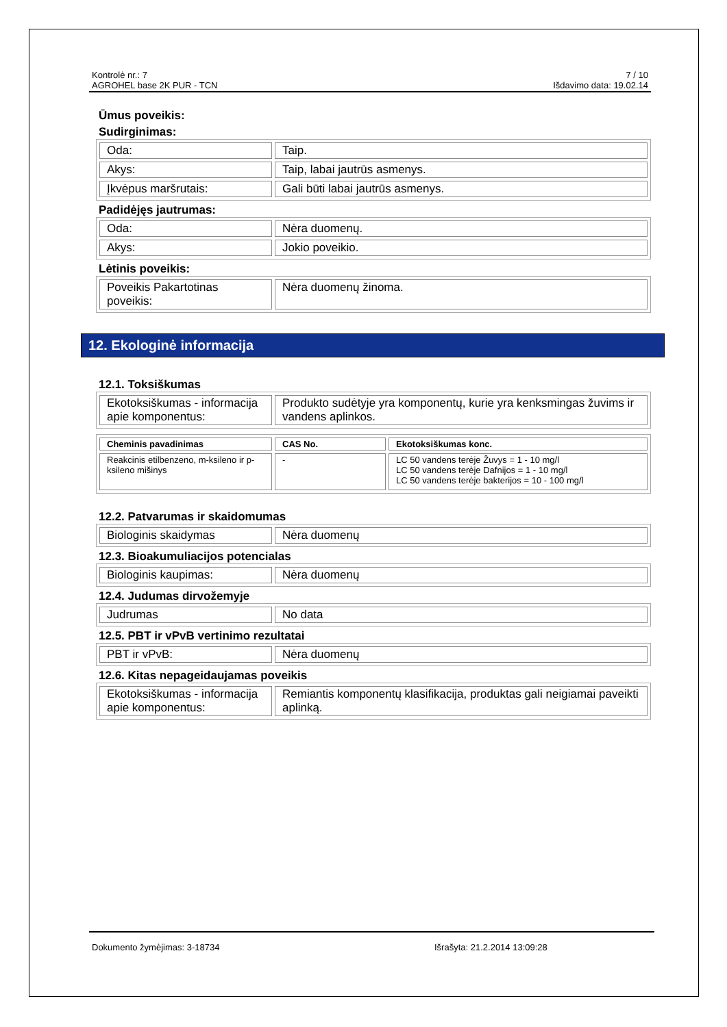Kontrolė nr.: 7
AGROHEL base 2K PUR - TCN
7 / 10
Išdavimo data: 19.02.14
Ūmus poveikis:
Sudirginimas:
| Oda: | Taip. |
| Akys: | Taip, labai jautrūs asmenys. |
| Įkvėpus maršrutais: | Gali būti labai jautrūs asmenys. |
Padidėjęs jautrumas:
| Oda: | Nėra duomenų. |
| Akys: | Jokio poveikio. |
Lėtinis poveikis:
| Poveikis Pakartotinas poveikis: | Nėra duomenų žinoma. |
12. Ekologinė informacija
12.1. Toksiškumas
| Ekotoksiškumas - informacija apie komponentus: | Produkto sudėtyje yra komponentų, kurie yra kenksmingas žuvims ir vandens aplinkos. |
| Cheminis pavadinimas | CAS No. | Ekotoksiškumas konc. |
| --- | --- | --- |
| Reakcinis etilbenzeno, m-ksileno ir p-ksileno mišinys | - | LC 50 vandens terėje Žuvys = 1 - 10 mg/l LC 50 vandens terėje Dafnijos = 1 - 10 mg/l LC 50 vandens terėje bakterijos = 10 - 100 mg/l |
12.2. Patvarumas ir skaidomumas
| Biologinis skaidymas | Nėra duomenų |
12.3. Bioakumuliacijos potencialas
| Biologinis kaupimas: | Nėra duomenų |
12.4. Judumas dirvožemyje
| Judrumas | No data |
12.5. PBT ir vPvB vertinimo rezultatai
| PBT ir vPvB: | Nėra duomenų |
12.6. Kitas nepageidaujamas poveikis
| Ekotoksiškumas - informacija apie komponentus: | Remiantis komponentų klasifikacija, produktas gali neigiamai paveikti aplinką. |
Dokumento žymėjimas: 3-18734 Išrašyta: 21.2.2014 13:09:28